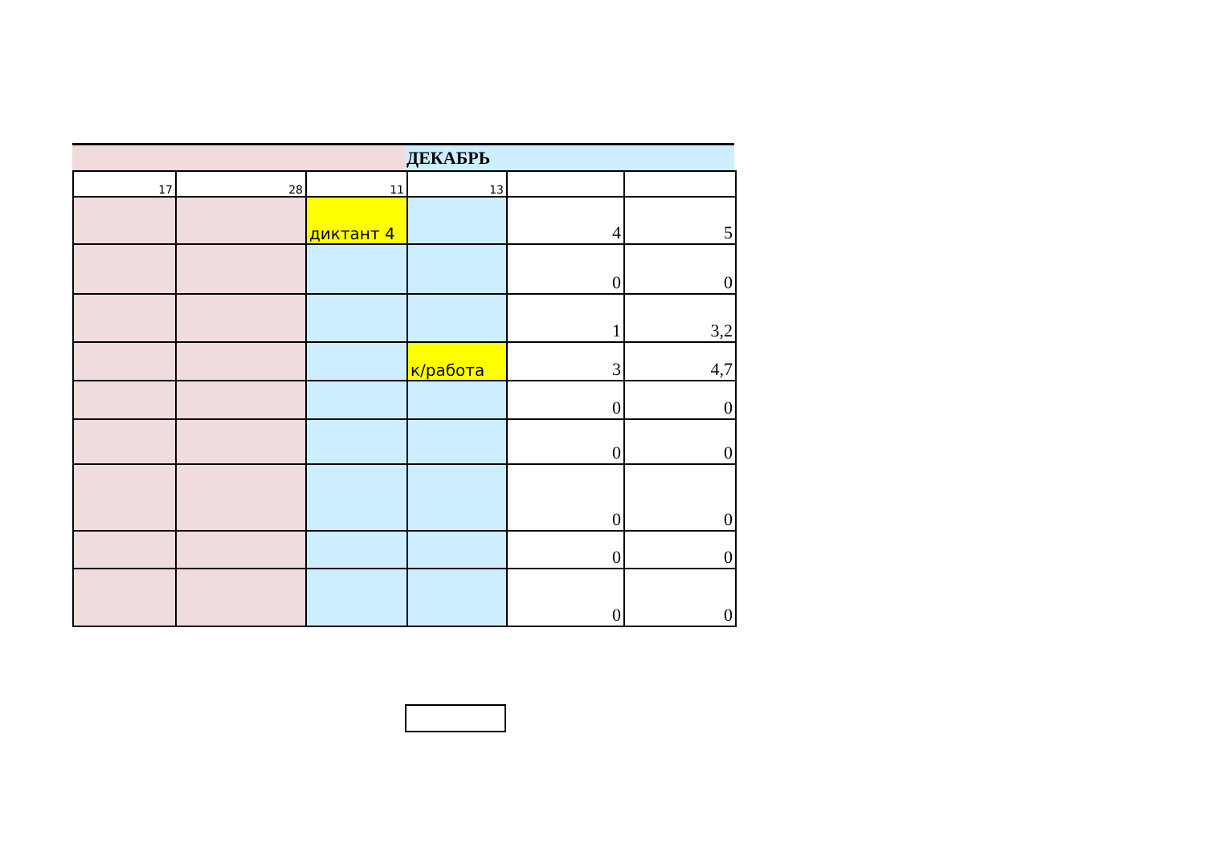ДЕКАБРЬ
| 17 | 28 | 11 | 13 | | |
| | | диктант 4 | | 4 | 5 |
| | | | | 0 | 0 |
| | | | | 1 | 3,2 |
| | | | к/работа | 3 | 4,7 |
| | | | | 0 | 0 |
| | | | | 0 | 0 |
| | | | | 0 | 0 |
| | | | | 0 | 0 |
| | | | | 0 | 0 |